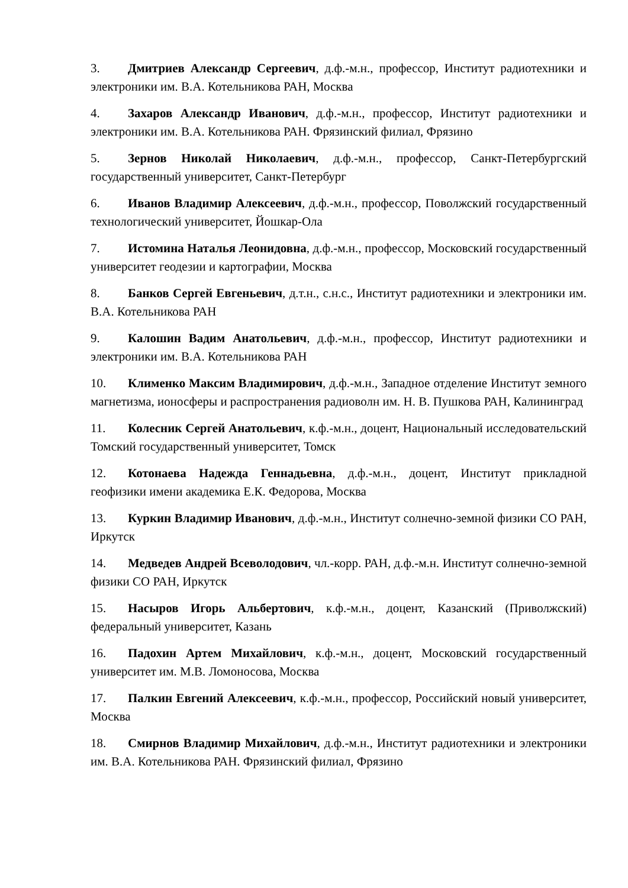3. Дмитриев Александр Сергеевич, д.ф.-м.н., профессор, Институт радиотехники и электроники им. В.А. Котельникова РАН, Москва
4. Захаров Александр Иванович, д.ф.-м.н., профессор, Институт радиотехники и электроники им. В.А. Котельникова РАН. Фрязинский филиал, Фрязино
5. Зернов Николай Николаевич, д.ф.-м.н., профессор, Санкт-Петербургский государственный университет, Санкт-Петербург
6. Иванов Владимир Алексеевич, д.ф.-м.н., профессор, Поволжский государственный технологический университет, Йошкар-Ола
7. Истомина Наталья Леонидовна, д.ф.-м.н., профессор, Московский государственный университет геодезии и картографии, Москва
8. Банков Сергей Евгеньевич, д.т.н., с.н.с., Институт радиотехники и электроники им. В.А. Котельникова РАН
9. Калошин Вадим Анатольевич, д.ф.-м.н., профессор, Институт радиотехники и электроники им. В.А. Котельникова РАН
10. Клименко Максим Владимирович, д.ф.-м.н., Западное отделение Институт земного магнетизма, ионосферы и распространения радиоволн им. Н. В. Пушкова РАН, Калининград
11. Колесник Сергей Анатольевич, к.ф.-м.н., доцент, Национальный исследовательский Томский государственный университет, Томск
12. Котонаева Надежда Геннадьевна, д.ф.-м.н., доцент, Институт прикладной геофизики имени академика Е.К. Федорова, Москва
13. Куркин Владимир Иванович, д.ф.-м.н., Институт солнечно-земной физики СО РАН, Иркутск
14. Медведев Андрей Всеволодович, чл.-корр. РАН, д.ф.-м.н. Институт солнечно-земной физики СО РАН, Иркутск
15. Насыров Игорь Альбертович, к.ф.-м.н., доцент, Казанский (Приволжский) федеральный университет, Казань
16. Падохин Артем Михайлович, к.ф.-м.н., доцент, Московский государственный университет им. М.В. Ломоносова, Москва
17. Палкин Евгений Алексеевич, к.ф.-м.н., профессор, Российский новый университет, Москва
18. Смирнов Владимир Михайлович, д.ф.-м.н., Институт радиотехники и электроники им. В.А. Котельникова РАН. Фрязинский филиал, Фрязино